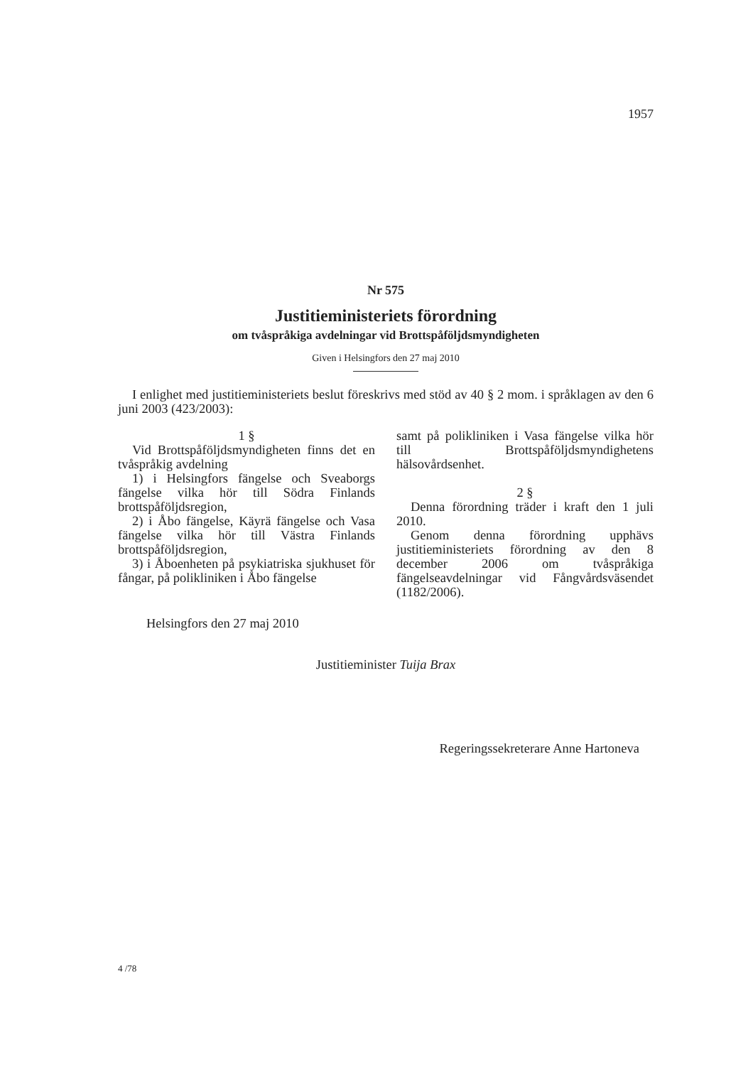1957
Nr 575
Justitieministeriets förordning
om tvåspråkiga avdelningar vid Brottspåföljdsmyndigheten
Given i Helsingfors den 27 maj 2010
I enlighet med justitieministeriets beslut föreskrivs med stöd av 40 § 2 mom. i språklagen av den 6 juni 2003 (423/2003):
1 §
Vid Brottspåföljdsmyndigheten finns det en tvåspråkig avdelning
1) i Helsingfors fängelse och Sveaborgs fängelse vilka hör till Södra Finlands brottspåföljdsregion,
2) i Åbo fängelse, Käyrä fängelse och Vasa fängelse vilka hör till Västra Finlands brottspåföljdsregion,
3) i Åboenheten på psykiatriska sjukhuset för fångar, på polikliniken i Åbo fängelse
samt på polikliniken i Vasa fängelse vilka hör till Brottspåföljdsmyndighetens hälsovårdsenhet.
2 §
Denna förordning träder i kraft den 1 juli 2010.
Genom denna förordning upphävs justitieministeriets förordning av den 8 december 2006 om tvåspråkiga fängelseavdelningar vid Fångvårdsväsendet (1182/2006).
Helsingfors den 27 maj 2010
Justitieminister Tuija Brax
Regeringssekreterare Anne Hartoneva
4 /78